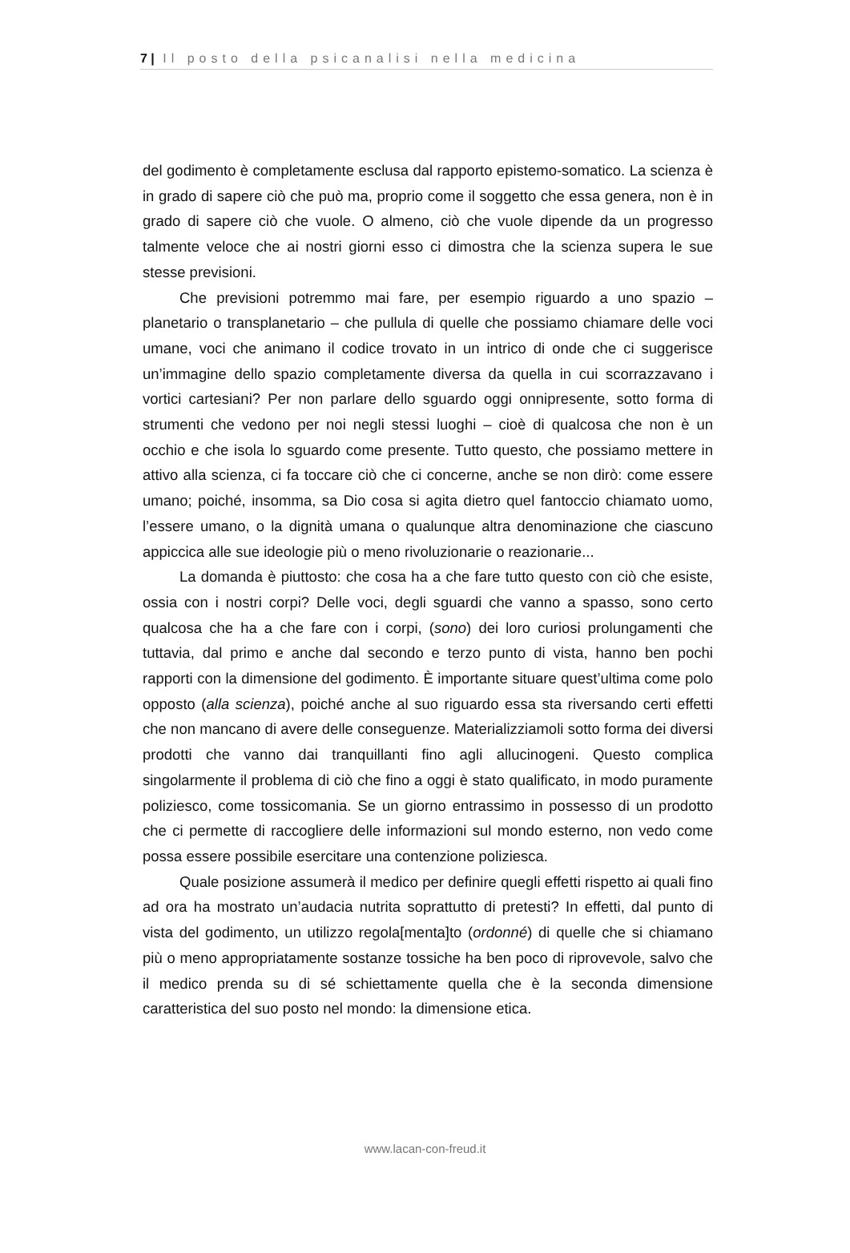7 | Il posto della psicanalisi nella medicina
del godimento è completamente esclusa dal rapporto epistemo-somatico. La scienza è in grado di sapere ciò che può ma, proprio come il soggetto che essa genera, non è in grado di sapere ciò che vuole. O almeno, ciò che vuole dipende da un progresso talmente veloce che ai nostri giorni esso ci dimostra che la scienza supera le sue stesse previsioni.
Che previsioni potremmo mai fare, per esempio riguardo a uno spazio – planetario o transplanetario – che pullula di quelle che possiamo chiamare delle voci umane, voci che animano il codice trovato in un intrico di onde che ci suggerisce un’immagine dello spazio completamente diversa da quella in cui scorrazzavano i vortici cartesiani? Per non parlare dello sguardo oggi onnipresente, sotto forma di strumenti che vedono per noi negli stessi luoghi – cioè di qualcosa che non è un occhio e che isola lo sguardo come presente. Tutto questo, che possiamo mettere in attivo alla scienza, ci fa toccare ciò che ci concerne, anche se non dirò: come essere umano; poiché, insomma, sa Dio cosa si agita dietro quel fantoccio chiamato uomo, l’essere umano, o la dignità umana o qualunque altra denominazione che ciascuno appiccica alle sue ideologie più o meno rivoluzionarie o reazionarie...
La domanda è piuttosto: che cosa ha a che fare tutto questo con ciò che esiste, ossia con i nostri corpi? Delle voci, degli sguardi che vanno a spasso, sono certo qualcosa che ha a che fare con i corpi, (sono) dei loro curiosi prolungamenti che tuttavia, dal primo e anche dal secondo e terzo punto di vista, hanno ben pochi rapporti con la dimensione del godimento. È importante situare quest’ultima come polo opposto (alla scienza), poiché anche al suo riguardo essa sta riversando certi effetti che non mancano di avere delle conseguenze. Materializziamoli sotto forma dei diversi prodotti che vanno dai tranquillanti fino agli allucinogeni. Questo complica singolarmente il problema di ciò che fino a oggi è stato qualificato, in modo puramente poliziesco, come tossicomania. Se un giorno entrassimo in possesso di un prodotto che ci permette di raccogliere delle informazioni sul mondo esterno, non vedo come possa essere possibile esercitare una contenzione poliziesca.
Quale posizione assumerà il medico per definire quegli effetti rispetto ai quali fino ad ora ha mostrato un’audacia nutrita soprattutto di pretesti? In effetti, dal punto di vista del godimento, un utilizzo regola[menta]to (ordonné) di quelle che si chiamano più o meno appropriatamente sostanze tossiche ha ben poco di riprovevole, salvo che il medico prenda su di sé schiettamente quella che è la seconda dimensione caratteristica del suo posto nel mondo: la dimensione etica.
www.lacan-con-freud.it